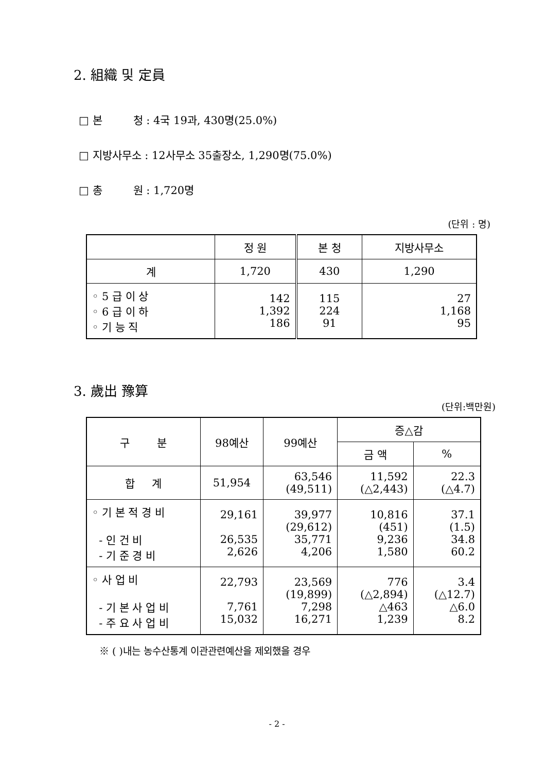2. 組織 및 定員
□ 본 청 : 4국 19과, 430명(25.0%)
□ 지방사무소 : 12사무소 35출장소, 1,290명(75.0%)
□ 총 원 : 1,720명
(단위 : 명)
| | 정 원 | 본 청 | 지방사무소 |
| --- | --- | --- | --- |
| 계 | 1,720 | 430 | 1,290 |
| ◦ 5 급 이 상 ◦ 6 급 이 하 ◦ 기 능 직 | 142 1,392 186 | 115 224 91 | 27 1,168 95 |
3. 歲出 豫算
(단위:백만원)
| 구 분 | 98예산 | 99예산 | 증△감 | |
| --- | --- | --- | --- | --- |
| | | | 금 액 | % |
| 합 계 | 51,954 | 63,546 (49,511) | 11,592 (△2,443) | 22.3 (△4.7) |
| ◦ 기 본 적 경 비 - 인 건 비 - 기 준 경 비 | 29,161 26,535 2,626 | 39,977 (29,612) 35,771 4,206 | 10,816 (451) 9,236 1,580 | 37.1 (1.5) 34.8 60.2 |
| ◦ 사 업 비 - 기 본 사 업 비 - 주 요 사 업 비 | 22,793 7,761 15,032 | 23,569 (19,899) 7,298 16,271 | 776 (△2,894) △463 1,239 | 3.4 (△12.7) △6.0 8.2 |
※ ( )내는 농수산통계 이관관련예산을 제외했을 경우
- 2 -